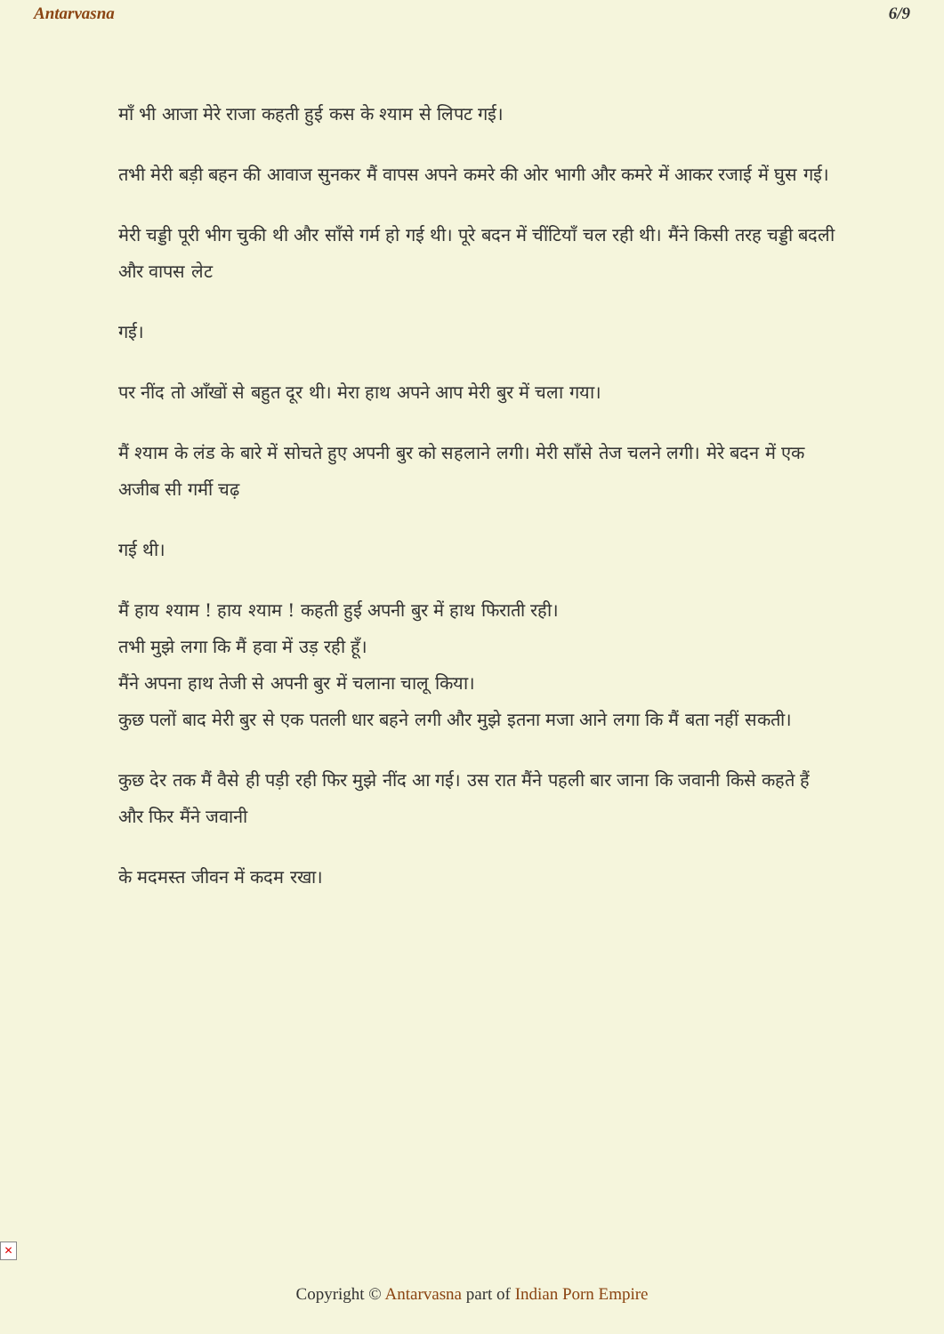Antarvasna 6/9
माँ भी आजा मेरे राजा कहती हुई कस के श्याम से लिपट गई।
तभी मेरी बड़ी बहन की आवाज सुनकर मैं वापस अपने कमरे की ओर भागी और कमरे में आकर रजाई में घुस गई।
मेरी चड्डी पूरी भीग चुकी थी और साँसे गर्म हो गई थी। पूरे बदन में चींटियाँ चल रही थी। मैंने किसी तरह चड्डी बदली और वापस लेट
गई।
पर नींद तो आँखों से बहुत दूर थी। मेरा हाथ अपने आप मेरी बुर में चला गया।
मैं श्याम के लंड के बारे में सोचते हुए अपनी बुर को सहलाने लगी। मेरी साँसे तेज चलने लगी। मेरे बदन में एक अजीब सी गर्मी चढ़
गई थी।
मैं हाय श्याम ! हाय श्याम ! कहती हुई अपनी बुर में हाथ फिराती रही।
तभी मुझे लगा कि मैं हवा में उड़ रही हूँ।
मैंने अपना हाथ तेजी से अपनी बुर में चलाना चालू किया।
कुछ पलों बाद मेरी बुर से एक पतली धार बहने लगी और मुझे इतना मजा आने लगा कि मैं बता नहीं सकती।
कुछ देर तक मैं वैसे ही पड़ी रही फिर मुझे नींद आ गई। उस रात मैंने पहली बार जाना कि जवानी किसे कहते हैं और फिर मैंने जवानी
के मदमस्त जीवन में कदम रखा।
✕
Copyright © Antarvasna part of Indian Porn Empire